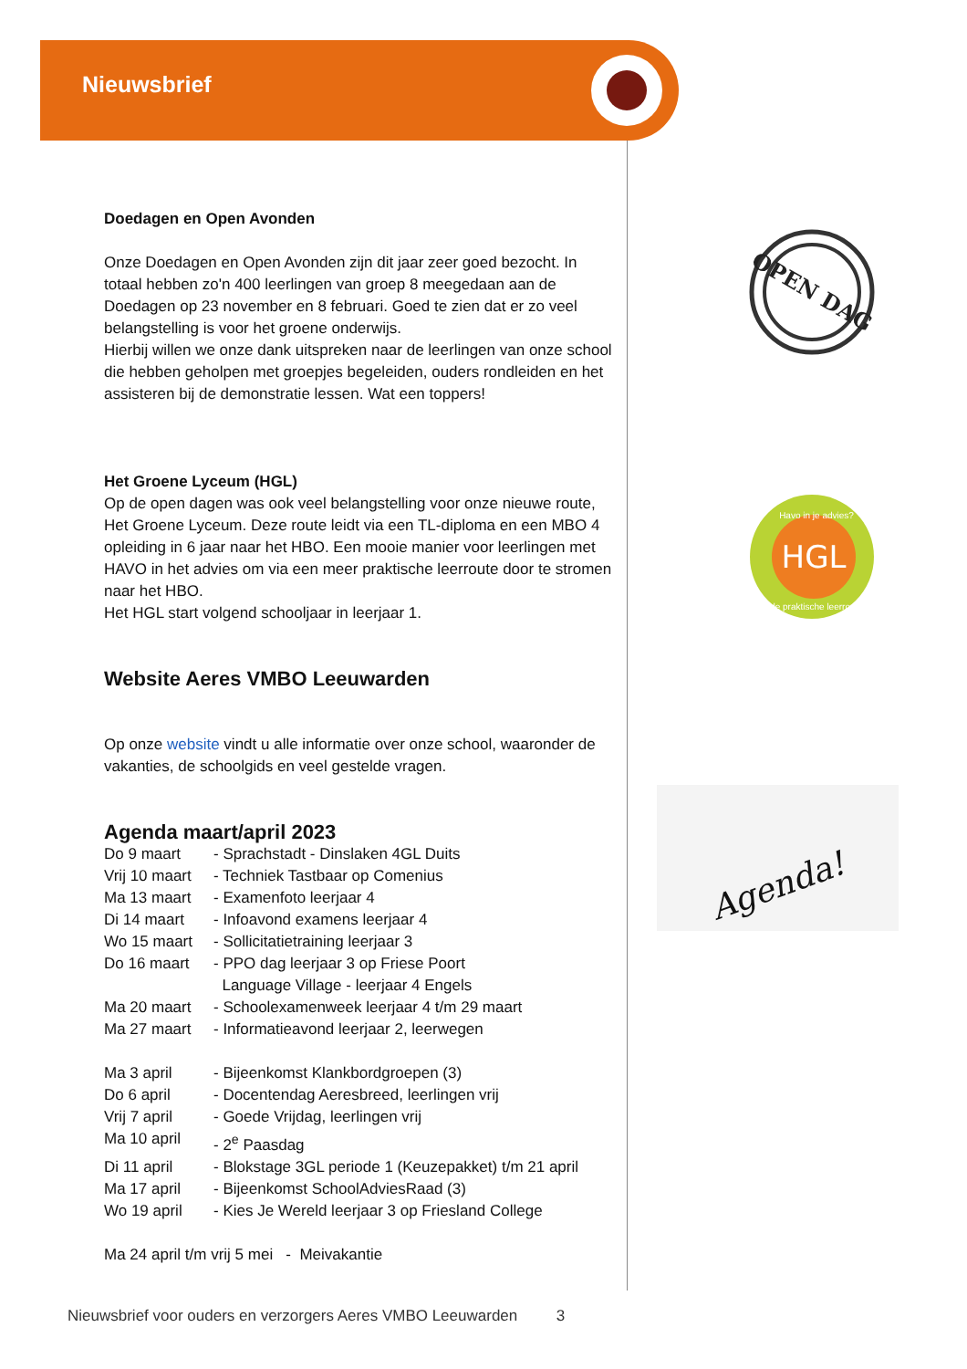Nieuwsbrief
Doedagen en Open Avonden
Onze Doedagen en Open Avonden zijn dit jaar zeer goed bezocht. In totaal hebben zo'n 400 leerlingen van groep 8 meegedaan aan de Doedagen op 23 november en 8 februari. Goed te zien dat er zo veel belangstelling is voor het groene onderwijs.
Hierbij willen we onze dank uitspreken naar de leerlingen van onze school die hebben geholpen met groepjes begeleiden, ouders rondleiden en het assisteren bij de demonstratie lessen. Wat een toppers!
Het Groene Lyceum (HGL)
Op de open dagen was ook veel belangstelling voor onze nieuwe route, Het Groene Lyceum. Deze route leidt via een TL-diploma en een MBO 4 opleiding in 6 jaar naar het HBO. Een mooie manier voor leerlingen met HAVO in het advies om via een meer praktische leerroute door te stromen naar het HBO.
Het HGL start volgend schooljaar in leerjaar 1.
Website Aeres VMBO Leeuwarden
Op onze website vindt u alle informatie over onze school, waaronder de vakanties, de schoolgids en veel gestelde vragen.
Agenda maart/april 2023
Do 9 maart - Sprachstadt - Dinslaken 4GL Duits
Vrij 10 maart - Techniek Tastbaar op Comenius
Ma 13 maart - Examenfoto leerjaar 4
Di 14 maart - Infoavond examens leerjaar 4
Wo 15 maart - Sollicitatietraining leerjaar 3
Do 16 maart - PPO dag leerjaar 3 op Friese Poort
Language Village - leerjaar 4 Engels
Ma 20 maart - Schoolexamenweek leerjaar 4 t/m 29 maart
Ma 27 maart - Informatieavond leerjaar 2, leerwegen
Ma 3 april - Bijeenkomst Klankbordgroepen (3)
Do 6 april - Docentendag Aeresbreed, leerlingen vrij
Vrij 7 april - Goede Vrijdag, leerlingen vrij
Ma 10 april - 2<sup>e</sup> Paasdag
Di 11 april - Blokstage 3GL periode 1 (Keuzepakket) t/m 21 april
Ma 17 april - Bijeenkomst SchoolAdviesRaad (3)
Wo 19 april - Kies Je Wereld leerjaar 3 op Friesland College
Ma 24 april t/m vrij 5 mei - Meivakantie
OPEN DAG
HGL
Havo in je advies?
de praktische leerroute
Agenda!
Nieuwsbrief voor ouders en verzorgers Aeres VMBO Leeuwarden 3